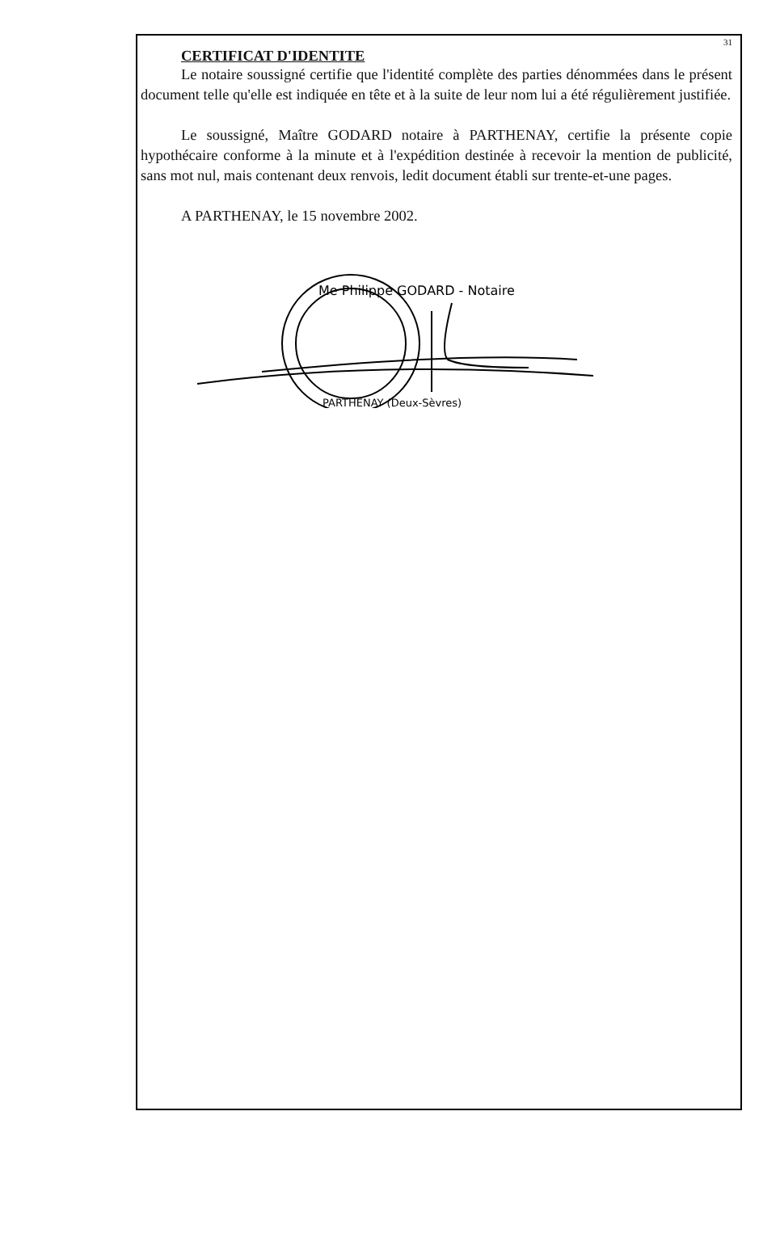31
CERTIFICAT D'IDENTITE
Le notaire soussigné certifie que l'identité complète des parties dénommées dans le présent document telle qu'elle est indiquée en tête et à la suite de leur nom lui a été régulièrement justifiée.
Le soussigné, Maître GODARD notaire à PARTHENAY, certifie la présente copie hypothécaire conforme à la minute et à l'expédition destinée à recevoir la mention de publicité, sans mot nul, mais contenant deux renvois, ledit document établi sur trente-et-une pages.
A PARTHENAY, le 15 novembre 2002.
Me Philippe GODARD - Notaire
PARTHENAY (Deux-Sèvres)